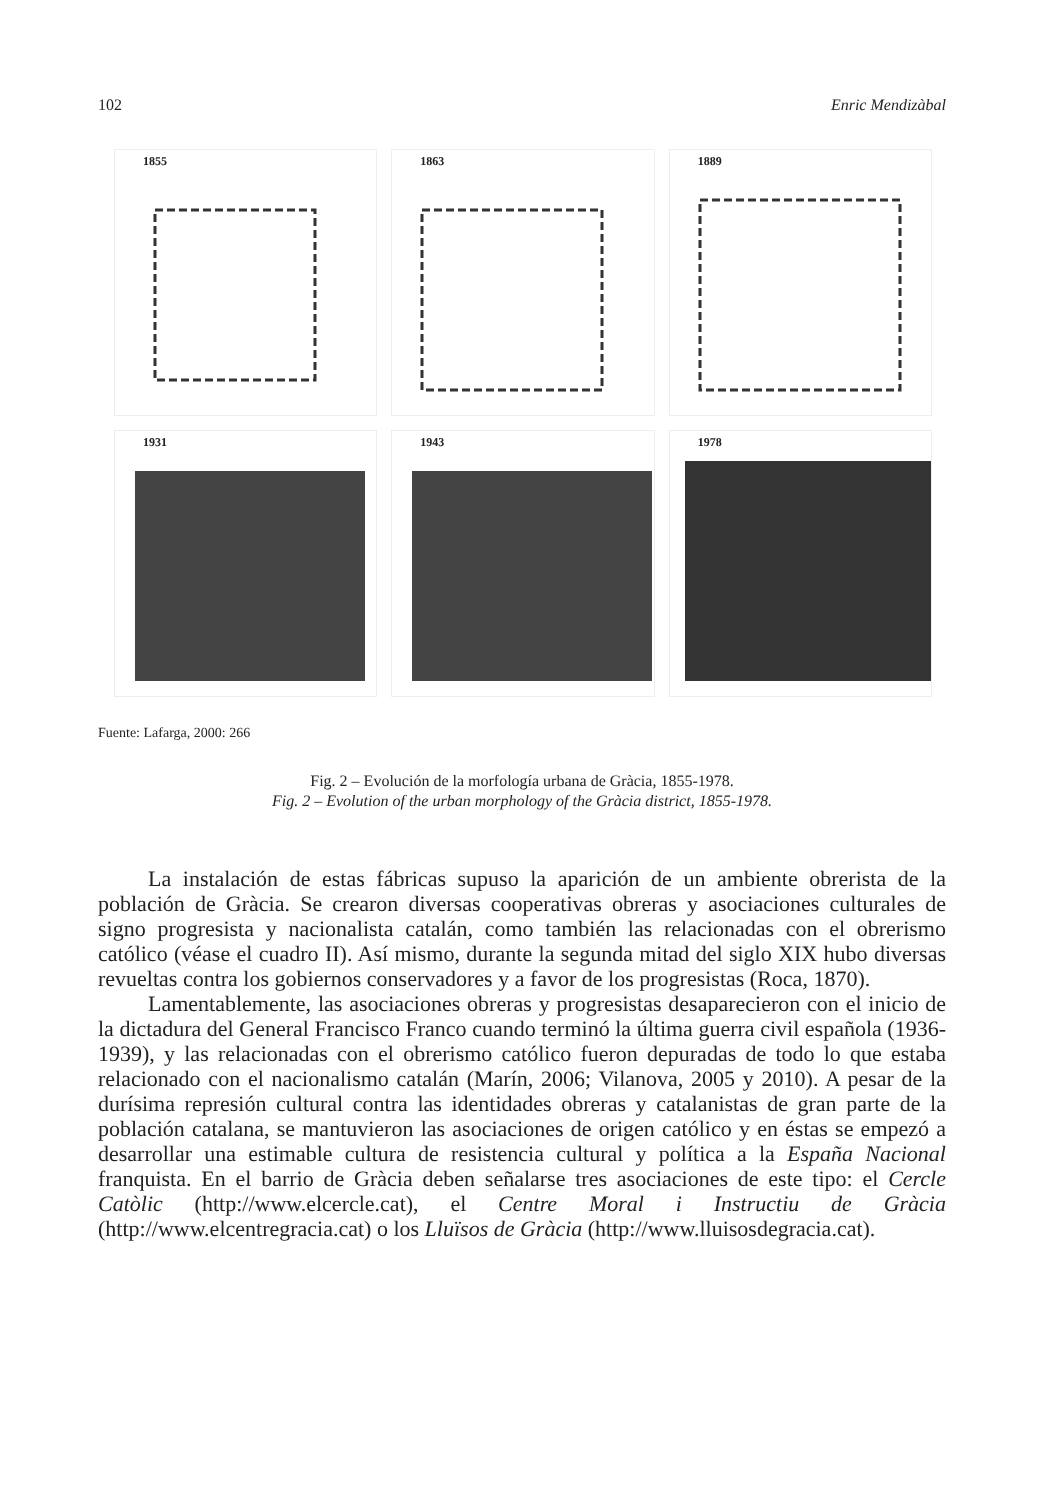102 Enric Mendizàbal
1855
1863
1889
1931
1943
1978
Fuente: Lafarga, 2000: 266
Fig. 2 – Evolución de la morfología urbana de Gràcia, 1855-1978.
Fig. 2 – Evolution of the urban morphology of the Gràcia district, 1855-1978.
La instalación de estas fábricas supuso la aparición de un ambiente obrerista de la población de Gràcia. Se crearon diversas cooperativas obreras y asociaciones culturales de signo progresista y nacionalista catalán, como también las relacionadas con el obrerismo católico (véase el cuadro II). Así mismo, durante la segunda mitad del siglo XIX hubo diversas revueltas contra los gobiernos conservadores y a favor de los progresistas (Roca, 1870).
Lamentablemente, las asociaciones obreras y progresistas desaparecieron con el inicio de la dictadura del General Francisco Franco cuando terminó la última guerra civil española (1936-1939), y las relacionadas con el obrerismo católico fueron depuradas de todo lo que estaba relacionado con el nacionalismo catalán (Marín, 2006; Vilanova, 2005 y 2010). A pesar de la durísima represión cultural contra las identidades obreras y catalanistas de gran parte de la población catalana, se mantuvieron las asociaciones de origen católico y en éstas se empezó a desarrollar una estimable cultura de resistencia cultural y política a la España Nacional franquista. En el barrio de Gràcia deben señalarse tres asociaciones de este tipo: el Cercle Catòlic (http://www.elcercle.cat), el Centre Moral i Instructiu de Gràcia (http://www.elcentregracia.cat) o los Lluïsos de Gràcia (http://www.lluisosdegracia.cat).